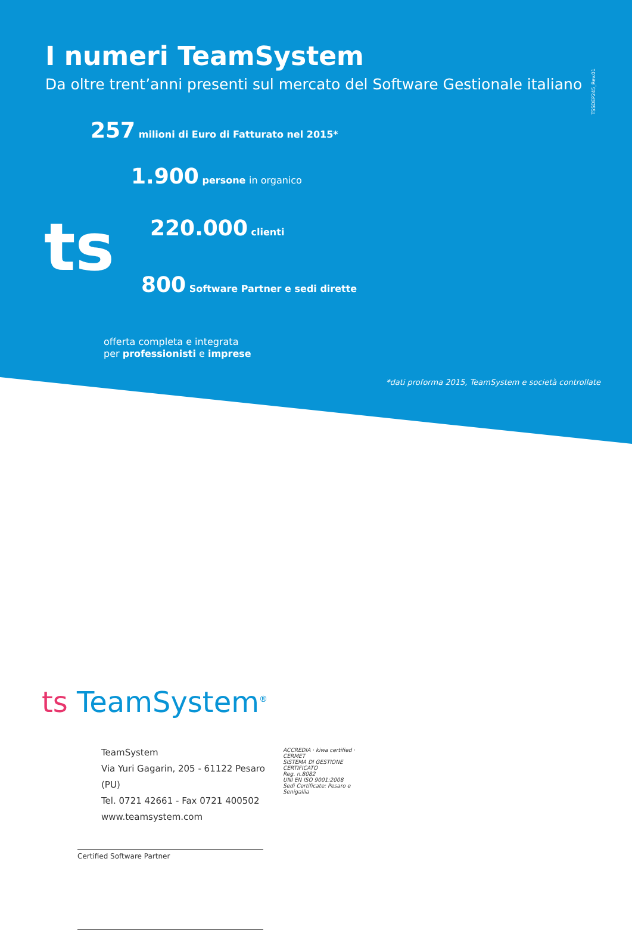TSSDEP245_Rev.01
ts
I numeri TeamSystem
Da oltre trent’anni presenti sul mercato del Software Gestionale italiano
257 milioni di Euro di Fatturato nel 2015*
1.900 persone in organico
220.000 clienti
800 Software Partner e sedi dirette
offerta completa e integrata
per professionisti e imprese
*dati proforma 2015, TeamSystem e società controllate
ts TeamSystem<sup>®</sup>
TeamSystem
Via Yuri Gagarin, 205 - 61122 Pesaro (PU)
Tel. 0721 42661 - Fax 0721 400502
www.teamsystem.com
ACCREDIA · kiwa certified · CERMET
SISTEMA DI GESTIONE CERTIFICATO
Reg. n.8082
UNI EN ISO 9001:2008
Sedi Certificate: Pesaro e Senigallia
Certified Software Partner